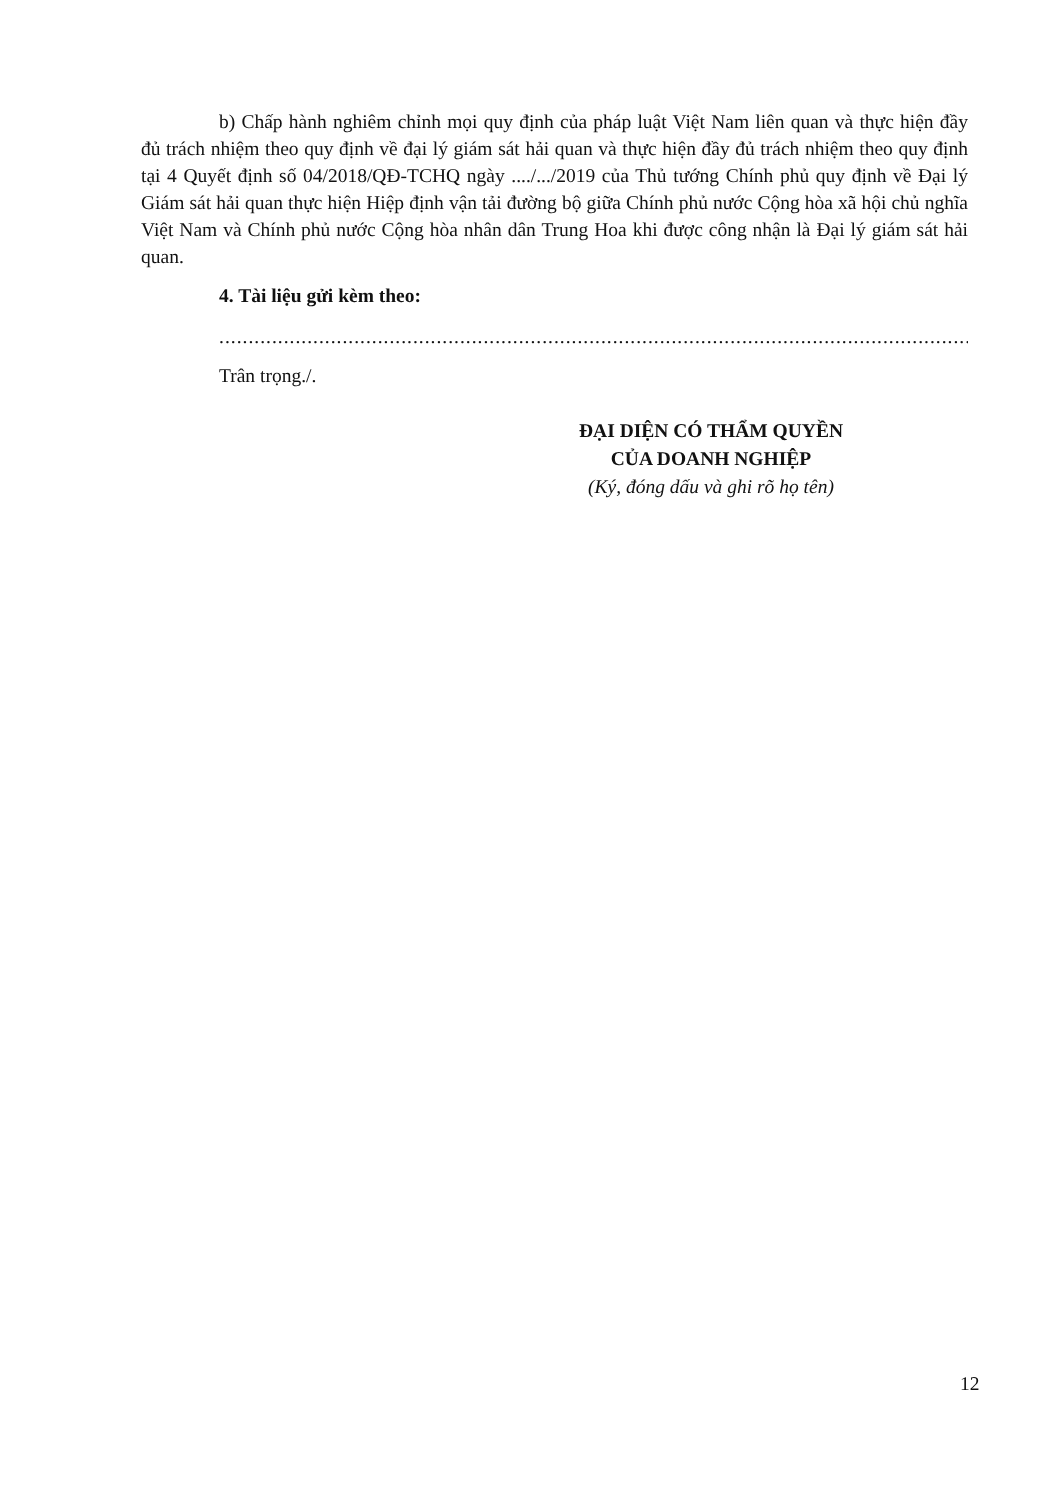b) Chấp hành nghiêm chỉnh mọi quy định của pháp luật Việt Nam liên quan và thực hiện đầy đủ trách nhiệm theo quy định về đại lý giám sát hải quan và thực hiện đầy đủ trách nhiệm theo quy định tại 4 Quyết định số 04/2018/QĐ-TCHQ ngày ..../.../2019 của Thủ tướng Chính phủ quy định về Đại lý Giám sát hải quan thực hiện Hiệp định vận tải đường bộ giữa Chính phủ nước Cộng hòa xã hội chủ nghĩa Việt Nam và Chính phủ nước Cộng hòa nhân dân Trung Hoa khi được công nhận là Đại lý giám sát hải quan.
4. Tài liệu gửi kèm theo:
..................................................................................................................................................
Trân trọng./.
ĐẠI DIỆN CÓ THẨM QUYỀN
CỦA DOANH NGHIỆP
(Ký, đóng dấu và ghi rõ họ tên)
12